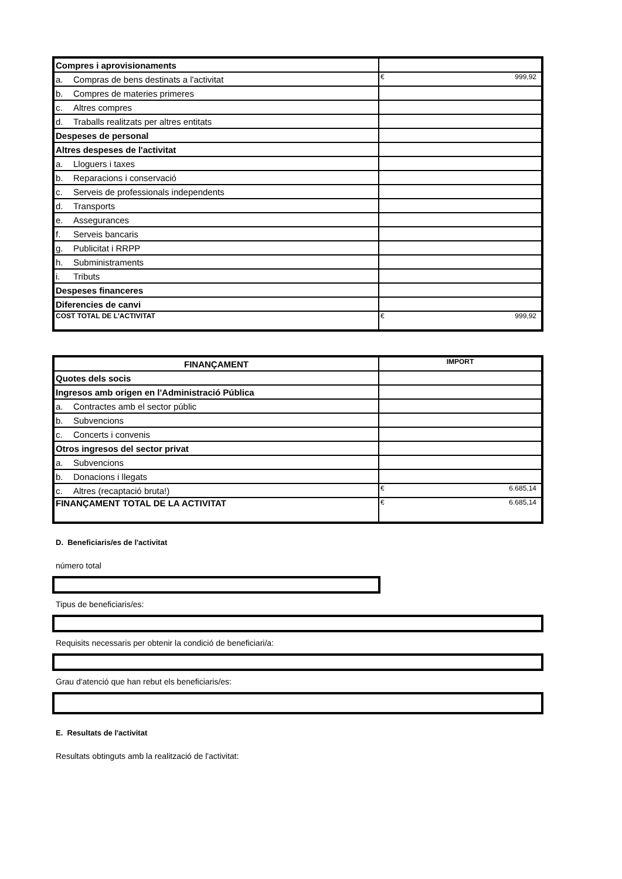| Compres i aprovisionaments | |
| a. Compras de bens destinats a l'activitat | € 999,92 |
| b. Compres de materies primeres | |
| c. Altres compres | |
| d. Traballs realitzats per altres entitats | |
| Despeses de personal | |
| Altres despeses de l'activitat | |
| a. Lloguers i taxes | |
| b. Reparacions i conservació | |
| c. Serveis de professionals independents | |
| d. Transports | |
| e. Assegurances | |
| f. Serveis bancaris | |
| g. Publicitat i RRPP | |
| h. Subministraments | |
| i. Tributs | |
| Despeses financeres | |
| Diferencies de canvi | |
| COST TOTAL DE L'ACTIVITAT | € 999,92 |
| FINANÇAMENT | IMPORT |
| --- | --- |
| Quotes dels socis | |
| Ingresos amb origen en l'Administració Pública | |
| a. Contractes amb el sector públic | |
| b. Subvencions | |
| c. Concerts i convenis | |
| Otros ingresos del sector privat | |
| a. Subvencions | |
| b. Donacions i llegats | |
| c. Altres (recaptació bruta!) | € 6.685,14 |
| FINANÇAMENT TOTAL DE LA ACTIVITAT | € 6.685,14 |
D. Beneficiaris/es de l'activitat
número total
Tipus de beneficiaris/es:
Requisits necessaris per obtenir la condició de beneficiari/a:
Grau d'atenció que han rebut els beneficiaris/es:
E. Resultats de l'activitat
Resultats obtinguts amb la realització de l'activitat: